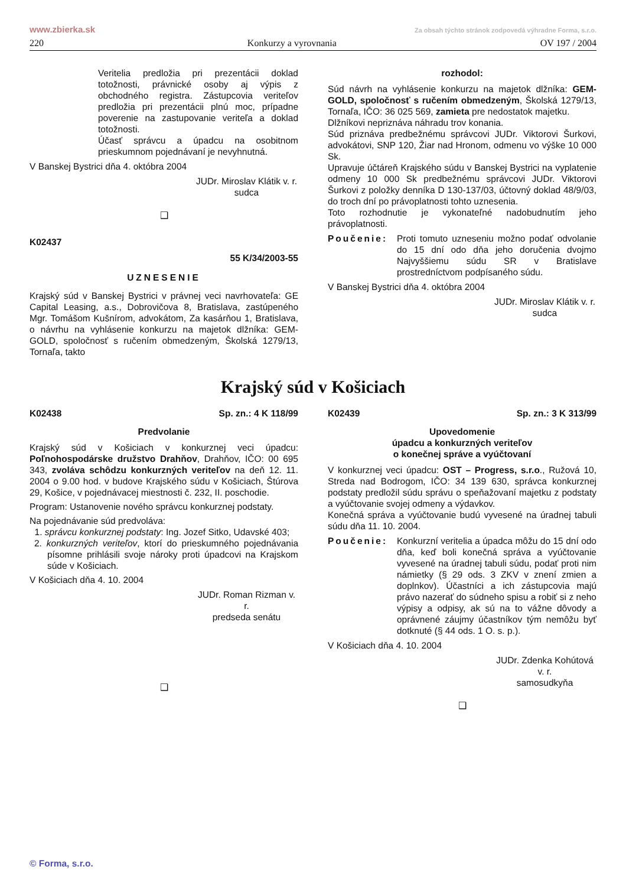www.zbierka.sk Za obsah týchto stránok zodpovedá výhradne Forma, s.r.o.
220 Konkurzy a vyrovnania OV 197 / 2004
Veritelia predložia pri prezentácii doklad totožnosti, právnické osoby aj výpis z obchodného registra. Zástupcovia veriteľov predložia pri prezentácii plnú moc, prípadne poverenie na zastupovanie veriteľa a doklad totožnosti.
Účasť správcu a úpadcu na osobitnom prieskumnom pojednávaní je nevyhnutná.
V Banskej Bystrici dňa 4. októbra 2004
JUDr. Miroslav Klátik v. r.
sudca
❑
K02437
55 K/34/2003-55
UZNESENIE
Krajský súd v Banskej Bystrici v právnej veci navrhovateľa: GE Capital Leasing, a.s., Dobrovičova 8, Bratislava, zastúpeného Mgr. Tomášom Kušnírom, advokátom, Za kasárňou 1, Bratislava, o návrhu na vyhlásenie konkurzu na majetok dlžníka: GEM-GOLD, spoločnosť s ručením obmedzeným, Školská 1279/13, Tornaľa, takto
rozhodol:
Súd návrh na vyhlásenie konkurzu na majetok dlžníka: GEM-GOLD, spoločnosť s ručením obmedzeným, Školská 1279/13, Tornaľa, IČO: 36 025 569, zamieta pre nedostatok majetku.
Dlžníkovi nepriznáva náhradu trov konania.
Súd priznáva predbežnému správcovi JUDr. Viktorovi Šurkovi, advokátovi, SNP 120, Žiar nad Hronom, odmenu vo výške 10 000 Sk.
Upravuje účtáreň Krajského súdu v Banskej Bystrici na vyplatenie odmeny 10 000 Sk predbežnému správcovi JUDr. Viktorovi Šurkovi z položky denníka D 130-137/03, účtovný doklad 48/9/03, do troch dní po právoplatnosti tohto uznesenia.
Toto rozhodnutie je vykonateľné nadobudnutím jeho právoplatnosti.
Poučenie: Proti tomuto uzneseniu možno podať odvolanie do 15 dní odo dňa jeho doručenia dvojmo Najvyššiemu súdu SR v Bratislave prostredníctvom podpísaného súdu.
V Banskej Bystrici dňa 4. októbra 2004
JUDr. Miroslav Klátik v. r.
sudca
Krajský súd v Košiciach
K02438 Sp. zn.: 4 K 118/99
Predvolanie
Krajský súd v Košiciach v konkurznej veci úpadcu: Poľnohospodárske družstvo Drahňov, Drahňov, IČO: 00 695 343, zvoláva schôdzu konkurzných veriteľov na deň 12. 11. 2004 o 9.00 hod. v budove Krajského súdu v Košiciach, Štúrova 29, Košice, v pojednávacej miestnosti č. 232, II. poschodie.
Program: Ustanovenie nového správcu konkurznej podstaty.
Na pojednávanie súd predvoláva:
1. správcu konkurznej podstaty: Ing. Jozef Sitko, Udavské 403;
2. konkurzných veriteľov, ktorí do prieskumného pojednávania písomne prihlásili svoje nároky proti úpadcovi na Krajskom súde v Košiciach.
V Košiciach dňa 4. 10. 2004
JUDr. Roman Rizman v. r.
predseda senátu
❑
K02439 Sp. zn.: 3 K 313/99
Upovedomenie
úpadcu a konkurzných veriteľov
o konečnej správe a vyúčtovaní
V konkurznej veci úpadcu: OST – Progress, s.r.o., Ružová 10, Streda nad Bodrogom, IČO: 34 139 630, správca konkurznej podstaty predložil súdu správu o speňažovaní majetku z podstaty a vyúčtovanie svojej odmeny a výdavkov.
Konečná správa a vyúčtovanie budú vyvesené na úradnej tabuli súdu dňa 11. 10. 2004.
Poučenie: Konkurzní veritelia a úpadca môžu do 15 dní odo dňa, keď boli konečná správa a vyúčtovanie vyvesené na úradnej tabuli súdu, podať proti nim námietky (§ 29 ods. 3 ZKV v znení zmien a doplnkov). Účastníci a ich zástupcovia majú právo nazerať do súdneho spisu a robiť si z neho výpisy a odpisy, ak sú na to vážne dôvody a oprávnené záujmy účastníkov tým nemôžu byť dotknuté (§ 44 ods. 1 O. s. p.).
V Košiciach dňa 4. 10. 2004
JUDr. Zdenka Kohútová v. r.
samosudkyňa
❑
© Forma, s.r.o.